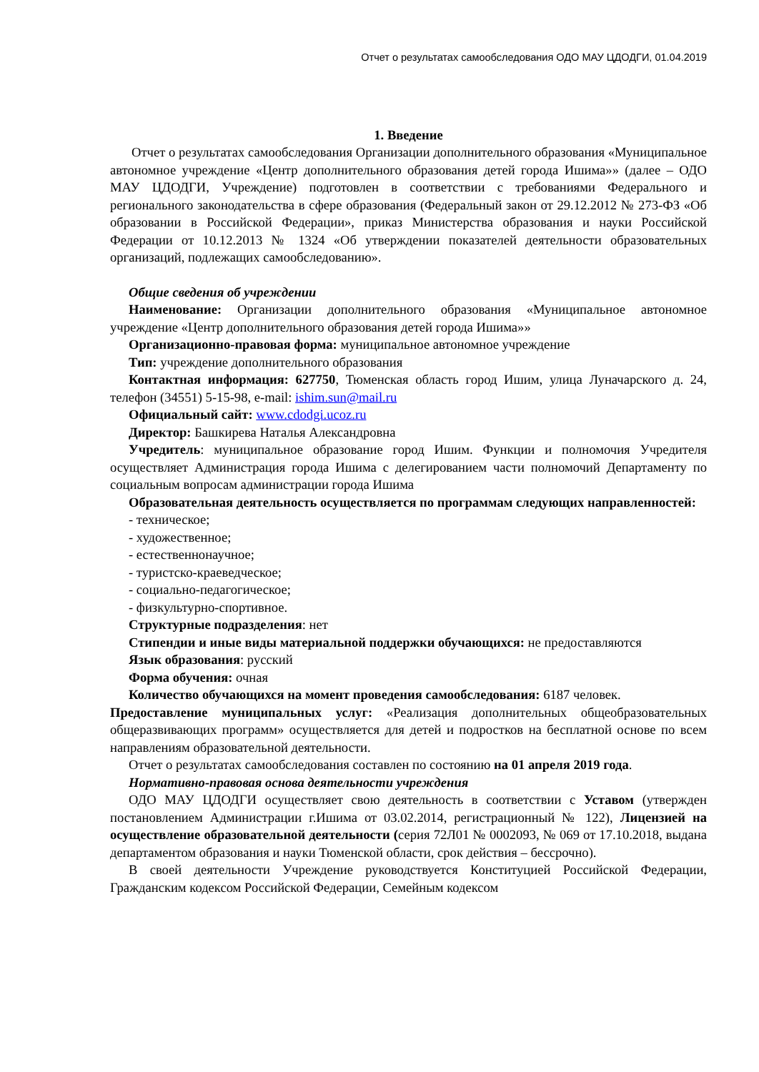Отчет о результатах самообследования ОДО МАУ ЦДОДГИ, 01.04.2019
1. Введение
Отчет о результатах самообследования Организации дополнительного образования «Муниципальное автономное учреждение «Центр дополнительного образования детей города Ишима»» (далее – ОДО МАУ ЦДОДГИ, Учреждение) подготовлен в соответствии с требованиями Федерального и регионального законодательства в сфере образования (Федеральный закон от 29.12.2012 № 273-ФЗ «Об образовании в Российской Федерации», приказ Министерства образования и науки Российской Федерации от 10.12.2013 № 1324 «Об утверждении показателей деятельности образовательных организаций, подлежащих самообследованию».
Общие сведения об учреждении
Наименование: Организации дополнительного образования «Муниципальное автономное учреждение «Центр дополнительного образования детей города Ишима»»
Организационно-правовая форма: муниципальное автономное учреждение
Тип: учреждение дополнительного образования
Контактная информация: 627750, Тюменская область город Ишим, улица Луначарского д. 24, телефон (34551) 5-15-98, e-mail: ishim.sun@mail.ru
Официальный сайт: www.cdodgi.ucoz.ru
Директор: Башкирева Наталья Александровна
Учредитель: муниципальное образование город Ишим. Функции и полномочия Учредителя осуществляет Администрация города Ишима с делегированием части полномочий Департаменту по социальным вопросам администрации города Ишима
Образовательная деятельность осуществляется по программам следующих направленностей:
- техническое;
- художественное;
- естественнонаучное;
- туристско-краеведческое;
- социально-педагогическое;
- физкультурно-спортивное.
Структурные подразделения: нет
Стипендии и иные виды материальной поддержки обучающихся: не предоставляются
Язык образования: русский
Форма обучения: очная
Количество обучающихся на момент проведения самообследования: 6187 человек.
Предоставление муниципальных услуг: «Реализация дополнительных общеобразовательных общеразвивающих программ» осуществляется для детей и подростков на бесплатной основе по всем направлениям образовательной деятельности.
Отчет о результатах самообследования составлен по состоянию на 01 апреля 2019 года.
Нормативно-правовая основа деятельности учреждения
ОДО МАУ ЦДОДГИ осуществляет свою деятельность в соответствии с Уставом (утвержден постановлением Администрации г.Ишима от 03.02.2014, регистрационный № 122), Лицензией на осуществление образовательной деятельности (серия 72Л01 № 0002093, № 069 от 17.10.2018, выдана департаментом образования и науки Тюменской области, срок действия – бессрочно).
В своей деятельности Учреждение руководствуется Конституцией Российской Федерации, Гражданским кодексом Российской Федерации, Семейным кодексом